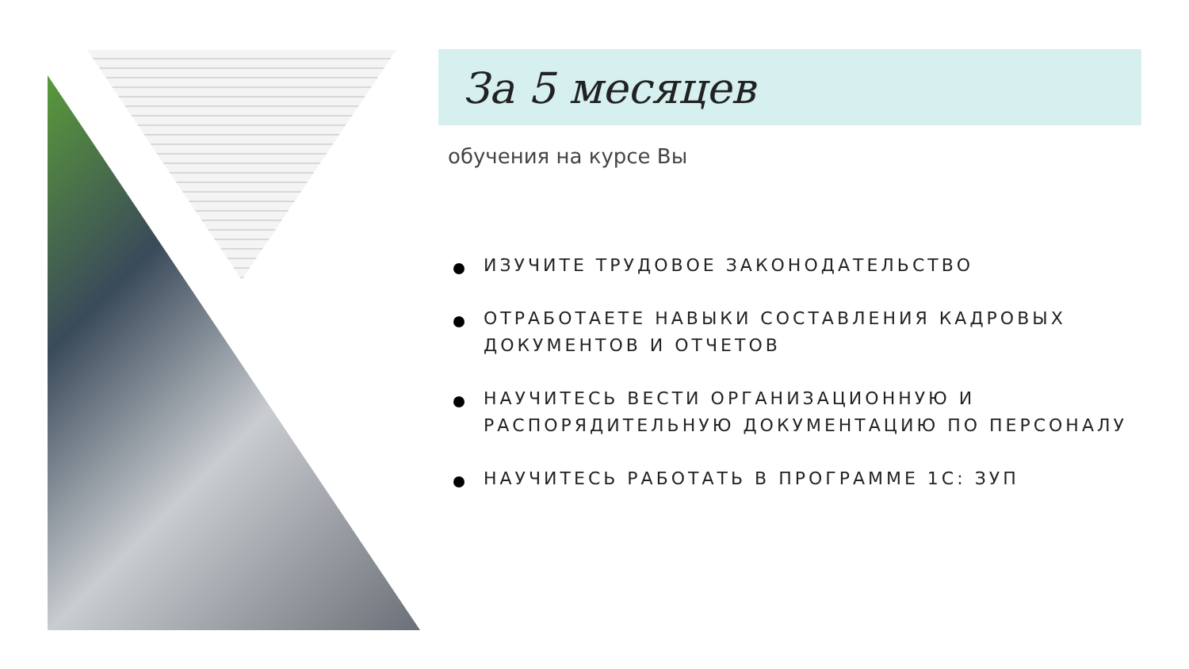За 5 месяцев
обучения на курсе Вы
ИЗУЧИТЕ ТРУДОВОЕ ЗАКОНОДАТЕЛЬСТВО
ОТРАБОТАЕТЕ НАВЫКИ СОСТАВЛЕНИЯ КАДРОВЫХ ДОКУМЕНТОВ И ОТЧЕТОВ
НАУЧИТЕСЬ ВЕСТИ ОРГАНИЗАЦИОННУЮ И РАСПОРЯДИТЕЛЬНУЮ ДОКУМЕНТАЦИЮ ПО ПЕРСОНАЛУ
НАУЧИТЕСЬ РАБОТАТЬ В ПРОГРАММЕ 1С: ЗУП